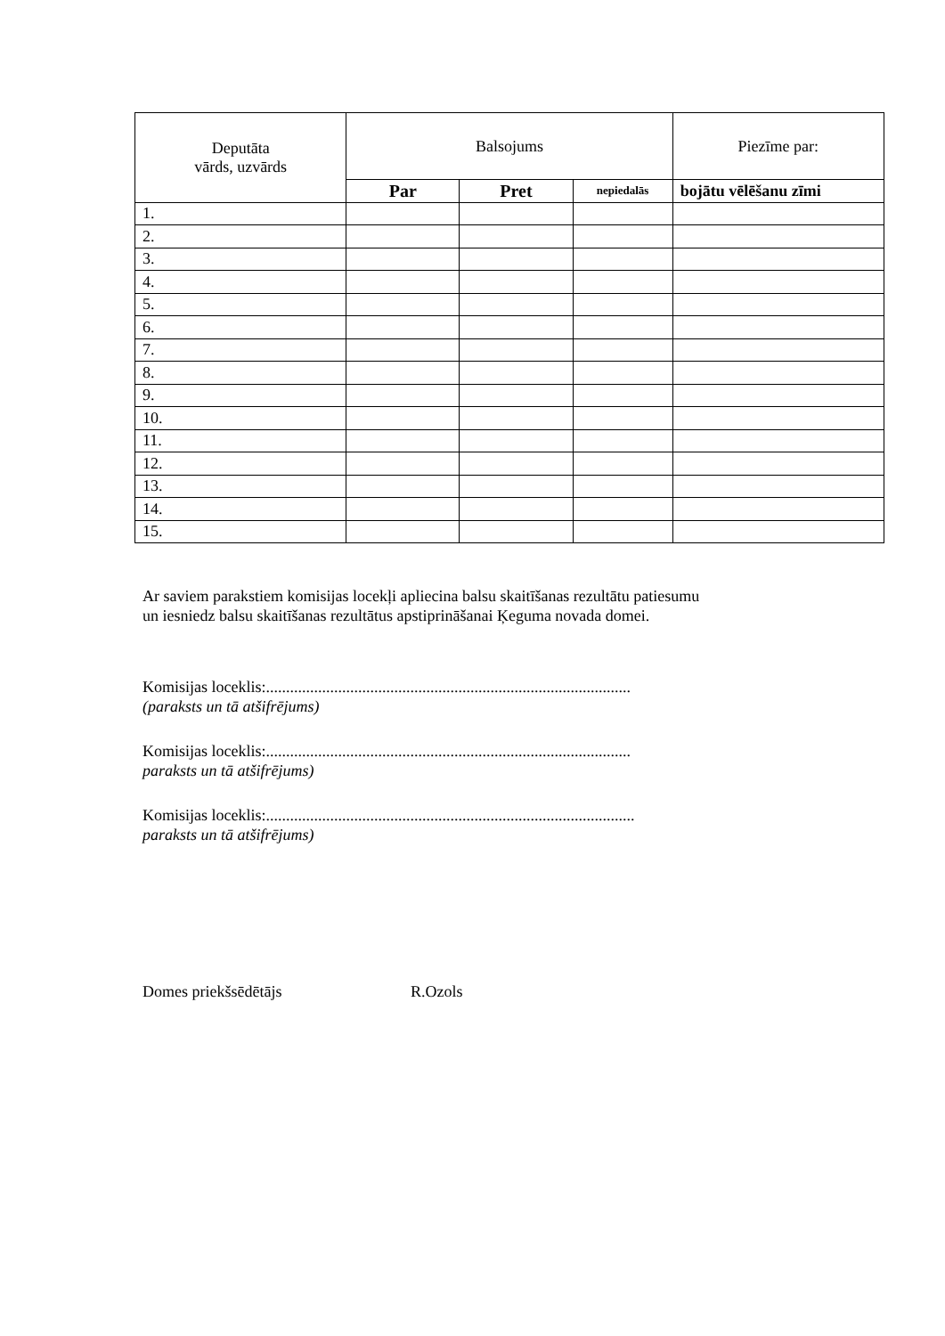| Deputāta vārds, uzvārds | Balsojums | | | Piezīme par: |
| --- | --- | --- | --- | --- |
| | Par | Pret | nepiedalās | bojātu vēlēšanu zīmi |
| 1. | | | | |
| 2. | | | | |
| 3. | | | | |
| 4. | | | | |
| 5. | | | | |
| 6. | | | | |
| 7. | | | | |
| 8. | | | | |
| 9. | | | | |
| 10. | | | | |
| 11. | | | | |
| 12. | | | | |
| 13. | | | | |
| 14. | | | | |
| 15. | | | | |
Ar saviem parakstiem komisijas locekļi apliecina balsu skaitīšanas rezultātu patiesumu
un iesniedz balsu skaitīšanas rezultātus apstiprināšanai Ķeguma novada domei.
Komisijas loceklis:...........................................................................................
(paraksts un tā atšifrējums)
Komisijas loceklis:...........................................................................................
paraksts un tā atšifrējums)
Komisijas loceklis:............................................................................................
paraksts un tā atšifrējums)
Domes priekšsēdētājs R.Ozols